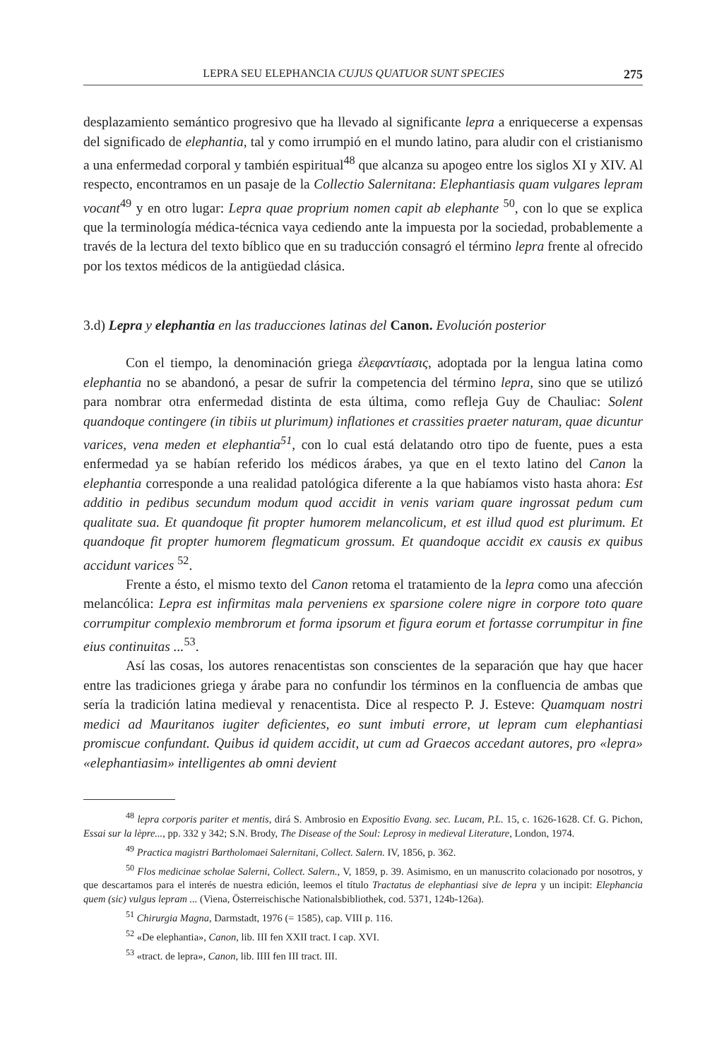LEPRA SEU ELEPHANCIA CUJUS QUATUOR SUNT SPECIES 275
desplazamiento semántico progresivo que ha llevado al significante lepra a enriquecerse a expensas del significado de elephantia, tal y como irrumpió en el mundo latino, para aludir con el cristianismo a una enfermedad corporal y también espiritual<sup>48</sup> que alcanza su apogeo entre los siglos XI y XIV. Al respecto, encontramos en un pasaje de la Collectio Salernitana: Elephantiasis quam vulgares lepram vocant<sup>49</sup> y en otro lugar: Lepra quae proprium nomen capit ab elephante <sup>50</sup>, con lo que se explica que la terminología médica-técnica vaya cediendo ante la impuesta por la sociedad, probablemente a través de la lectura del texto bíblico que en su traducción consagró el término lepra frente al ofrecido por los textos médicos de la antigüedad clásica.
3.d) Lepra y elephantia en las traducciones latinas del Canon. Evolución posterior
Con el tiempo, la denominación griega ἐλεφαντίασις, adoptada por la lengua latina como elephantia no se abandonó, a pesar de sufrir la competencia del término lepra, sino que se utilizó para nombrar otra enfermedad distinta de esta última, como refleja Guy de Chauliac: Solent quandoque contingere (in tibiis ut plurimum) inflationes et crassities praeter naturam, quae dicuntur varices, vena meden et elephantia<sup>51</sup>, con lo cual está delatando otro tipo de fuente, pues a esta enfermedad ya se habían referido los médicos árabes, ya que en el texto latino del Canon la elephantia corresponde a una realidad patológica diferente a la que habíamos visto hasta ahora: Est additio in pedibus secundum modum quod accidit in venis variam quare ingrossat pedum cum qualitate sua. Et quandoque fit propter humorem melancolicum, et est illud quod est plurimum. Et quandoque fit propter humorem flegmaticum grossum. Et quandoque accidit ex causis ex quibus accidunt varices <sup>52</sup>.
Frente a ésto, el mismo texto del Canon retoma el tratamiento de la lepra como una afección melancólica: Lepra est infirmitas mala perveniens ex sparsione colere nigre in corpore toto quare corrumpitur complexio membrorum et forma ipsorum et figura eorum et fortasse corrumpitur in fine eius continuitas ...<sup>53</sup>.
Así las cosas, los autores renacentistas son conscientes de la separación que hay que hacer entre las tradiciones griega y árabe para no confundir los términos en la confluencia de ambas que sería la tradición latina medieval y renacentista. Dice al respecto P. J. Esteve: Quamquam nostri medici ad Mauritanos iugiter deficientes, eo sunt imbuti errore, ut lepram cum elephantiasi promiscue confundant. Quibus id quidem accidit, ut cum ad Graecos accedant autores, pro «lepra» «elephantiasim» intelligentes ab omni devient
<sup>48</sup> lepra corporis pariter et mentis, dirá S. Ambrosio en Expositio Evang. sec. Lucam, P.L. 15, c. 1626-1628. Cf. G. Pichon, Essai sur la lèpre..., pp. 332 y 342; S.N. Brody, The Disease of the Soul: Leprosy in medieval Literature, London, 1974.
<sup>49</sup> Practica magistri Bartholomaei Salernitani, Collect. Salern. IV, 1856, p. 362.
<sup>50</sup> Flos medicinae scholae Salerni, Collect. Salern., V, 1859, p. 39. Asimismo, en un manuscrito colacionado por nosotros, y que descartamos para el interés de nuestra edición, leemos el título Tractatus de elephantiasi sive de lepra y un incipit: Elephancia quem (sic) vulgus lepram ... (Viena, Österreischische Nationalsbibliothek, cod. 5371, 124b-126a).
<sup>51</sup> Chirurgia Magna, Darmstadt, 1976 (= 1585), cap. VIII p. 116.
<sup>52</sup> «De elephantia», Canon, lib. III fen XXII tract. I cap. XVI.
<sup>53</sup> «tract. de lepra», Canon, lib. IIII fen III tract. III.